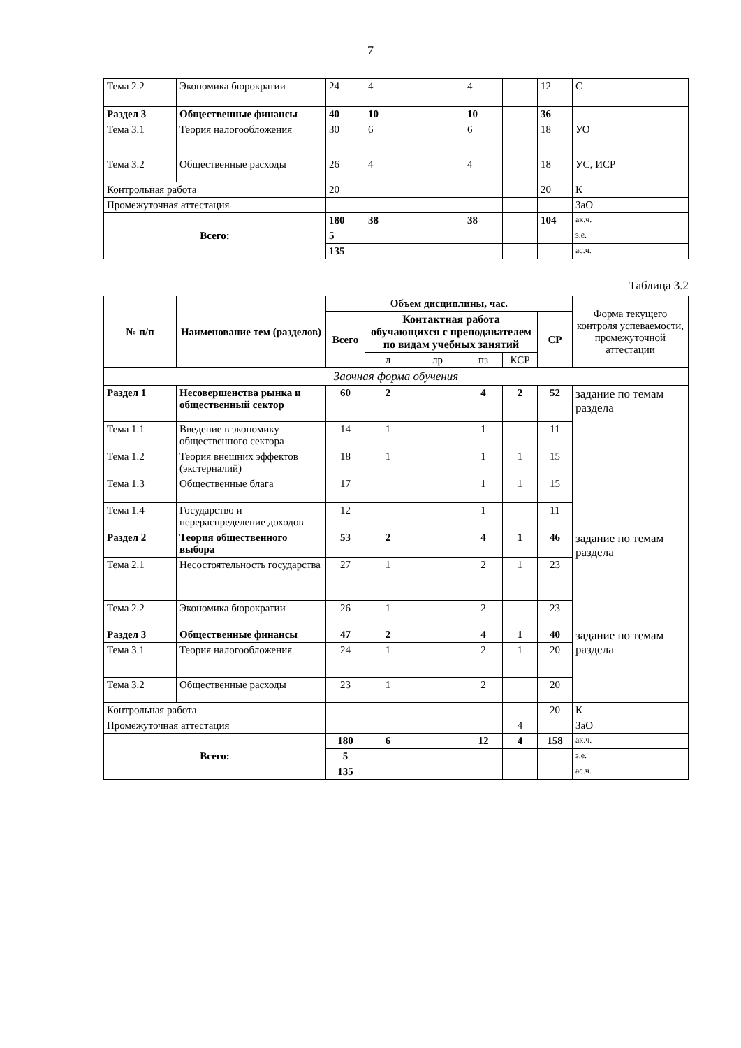7
| Тема 2.2 | Экономика бюрократии | 24 | 4 | | 4 | | 12 | С |
| Раздел 3 | Общественные финансы | 40 | 10 | | 10 | | 36 | |
| Тема 3.1 | Теория налогообложения | 30 | 6 | | 6 | | 18 | УО |
| Тема 3.2 | Общественные расходы | 26 | 4 | | 4 | | 18 | УС, ИСР |
| Контрольная работа | | 20 | | | | | 20 | К |
| Промежуточная аттестация | | | | | | | | ЗаО |
| Всего: | | 180 | 38 | | 38 | | 104 | ак.ч. |
| | | 5 | | | | | | з.е. |
| | | 135 | | | | | | ас.ч. |
Таблица 3.2
| № п/п | Наименование тем (разделов) | Объем дисциплины, час. | | | | | | Форма текущего контроля успеваемости, промежуточной аттестации |
| --- | --- | --- | --- | --- | --- | --- | --- | --- |
| | | Всего | Контактная работа обучающихся с преподавателем по видам учебных занятий | | | | СР | |
| | | | л | лр | пз | КСР | | |
| Заочная форма обучения | | | | | | | | |
| Раздел 1 | Несовершенства рынка и общественный сектор | 60 | 2 | | 4 | 2 | 52 | задание по темам раздела |
| Тема 1.1 | Введение в экономику общественного сектора | 14 | 1 | | 1 | | 11 | |
| Тема 1.2 | Теория внешних эффектов (экстерналий) | 18 | 1 | | 1 | 1 | 15 | |
| Тема 1.3 | Общественные блага | 17 | | | 1 | 1 | 15 | |
| Тема 1.4 | Государство и перераспределение доходов | 12 | | | 1 | | 11 | |
| Раздел 2 | Теория общественного выбора | 53 | 2 | | 4 | 1 | 46 | задание по темам раздела |
| Тема 2.1 | Несостоятельность государства | 27 | 1 | | 2 | 1 | 23 | |
| Тема 2.2 | Экономика бюрократии | 26 | 1 | | 2 | | 23 | |
| Раздел 3 | Общественные финансы | 47 | 2 | | 4 | 1 | 40 | задание по темам раздела |
| Тема 3.1 | Теория налогообложения | 24 | 1 | | 2 | 1 | 20 | |
| Тема 3.2 | Общественные расходы | 23 | 1 | | 2 | | 20 | |
| Контрольная работа | | | | | | | 20 | К |
| Промежуточная аттестация | | | | | | 4 | | ЗаО |
| Всего: | | 180 | 6 | | 12 | 4 | 158 | ак.ч. |
| | | 5 | | | | | | з.е. |
| | | 135 | | | | | | ас.ч. |